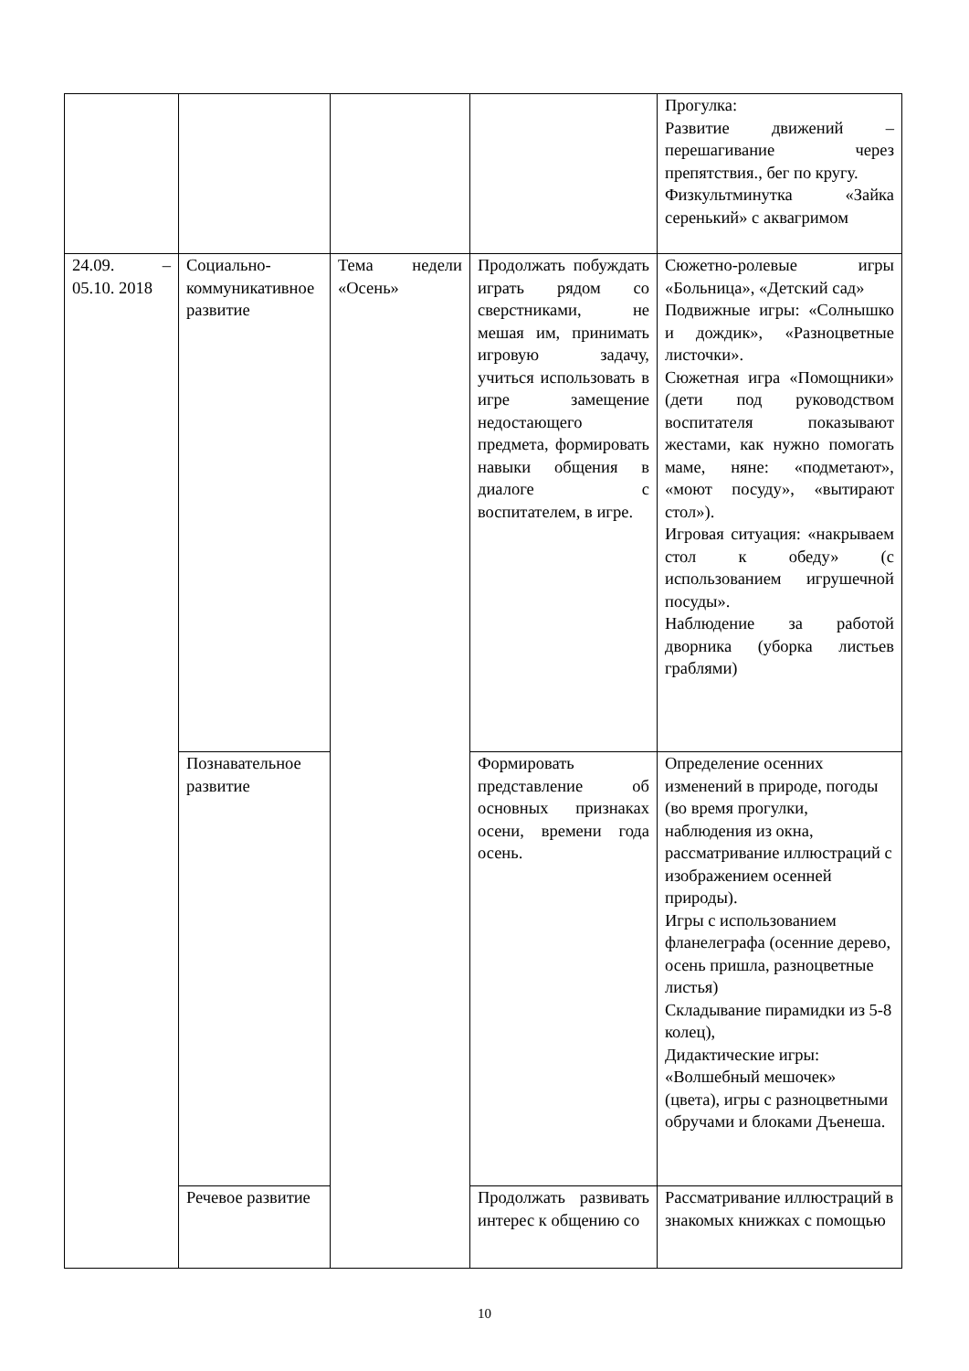| | | | | Прогулка: Развитие движений – перешагивание через препятствия., бег по кругу. Физкультминутка «Зайка серенький» с аквагримом |
| 24.09. – 05.10. 2018 | Социально-коммуникативное развитие | Тема недели «Осень» | Продолжать побуждать играть рядом со сверстниками, не мешая им, принимать игровую задачу, учиться использовать в игре замещение недостающего предмета, формировать навыки общения в диалоге с воспитателем, в игре. | Сюжетно-ролевые игры «Больница», «Детский сад» Подвижные игры: «Солнышко и дождик», «Разноцветные листочки». Сюжетная игра «Помощники» (дети под руководством воспитателя показывают жестами, как нужно помогать маме, няне: «подметают», «моют посуду», «вытирают стол»). Игровая ситуация: «накрываем стол к обеду» (с использованием игрушечной посуды». Наблюдение за работой дворника (уборка листьев граблями) |
| | Познавательное развитие | | Формировать представление об основных признаках осени, времени года осень. | Определение осенних изменений в природе, погоды (во время прогулки, наблюдения из окна, рассматривание иллюстраций с изображением осенней природы). Игры с использованием фланелеграфа (осенние дерево, осень пришла, разноцветные листья) Складывание пирамидки из 5-8 колец), Дидактические игры: «Волшебный мешочек» (цвета), игры с разноцветными обручами и блоками Дъенеша. |
| | Речевое развитие | | Продолжать развивать интерес к общению со | Рассматривание иллюстраций в знакомых книжках с помощью |
10